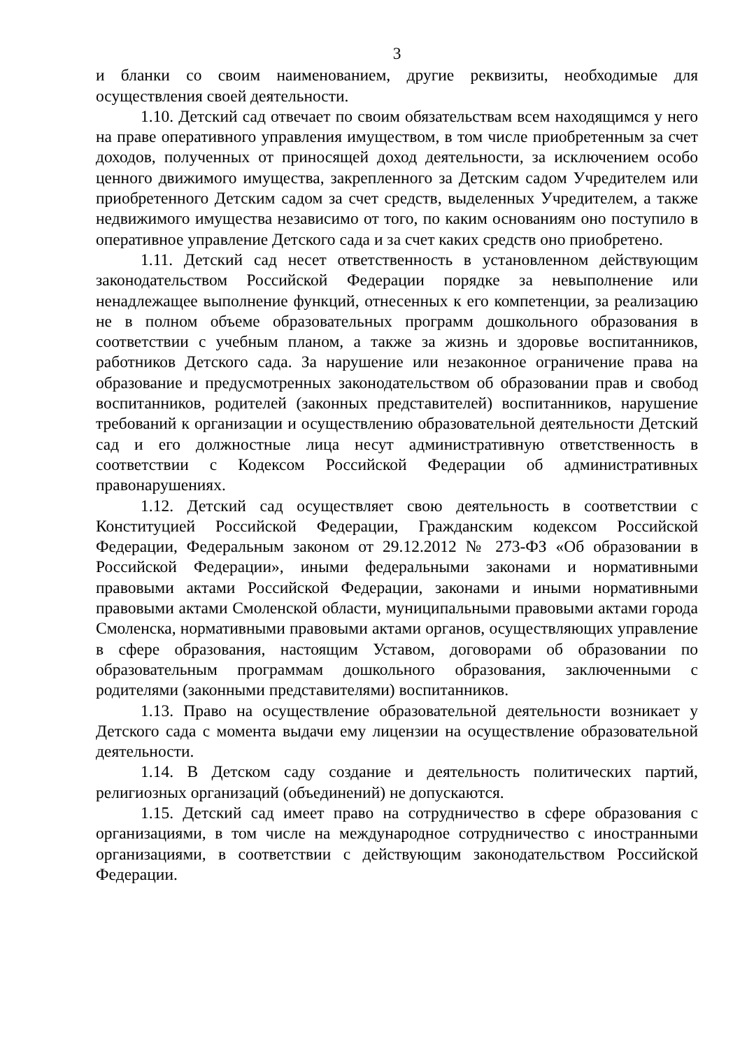3
и бланки со своим наименованием, другие реквизиты, необходимые для осуществления своей деятельности.
1.10. Детский сад отвечает по своим обязательствам всем находящимся у него на праве оперативного управления имуществом, в том числе приобретенным за счет доходов, полученных от приносящей доход деятельности, за исключением особо ценного движимого имущества, закрепленного за Детским садом Учредителем или приобретенного Детским садом за счет средств, выделенных Учредителем, а также недвижимого имущества независимо от того, по каким основаниям оно поступило в оперативное управление Детского сада и за счет каких средств оно приобретено.
1.11. Детский сад несет ответственность в установленном действующим законодательством Российской Федерации порядке за невыполнение или ненадлежащее выполнение функций, отнесенных к его компетенции, за реализацию не в полном объеме образовательных программ дошкольного образования в соответствии с учебным планом, а также за жизнь и здоровье воспитанников, работников Детского сада. За нарушение или незаконное ограничение права на образование и предусмотренных законодательством об образовании прав и свобод воспитанников, родителей (законных представителей) воспитанников, нарушение требований к организации и осуществлению образовательной деятельности Детский сад и его должностные лица несут административную ответственность в соответствии с Кодексом Российской Федерации об административных правонарушениях.
1.12. Детский сад осуществляет свою деятельность в соответствии с Конституцией Российской Федерации, Гражданским кодексом Российской Федерации, Федеральным законом от 29.12.2012 № 273-ФЗ «Об образовании в Российской Федерации», иными федеральными законами и нормативными правовыми актами Российской Федерации, законами и иными нормативными правовыми актами Смоленской области, муниципальными правовыми актами города Смоленска, нормативными правовыми актами органов, осуществляющих управление в сфере образования, настоящим Уставом, договорами об образовании по образовательным программам дошкольного образования, заключенными с родителями (законными представителями) воспитанников.
1.13. Право на осуществление образовательной деятельности возникает у Детского сада с момента выдачи ему лицензии на осуществление образовательной деятельности.
1.14. В Детском саду создание и деятельность политических партий, религиозных организаций (объединений) не допускаются.
1.15. Детский сад имеет право на сотрудничество в сфере образования с организациями, в том числе на международное сотрудничество с иностранными организациями, в соответствии с действующим законодательством Российской Федерации.